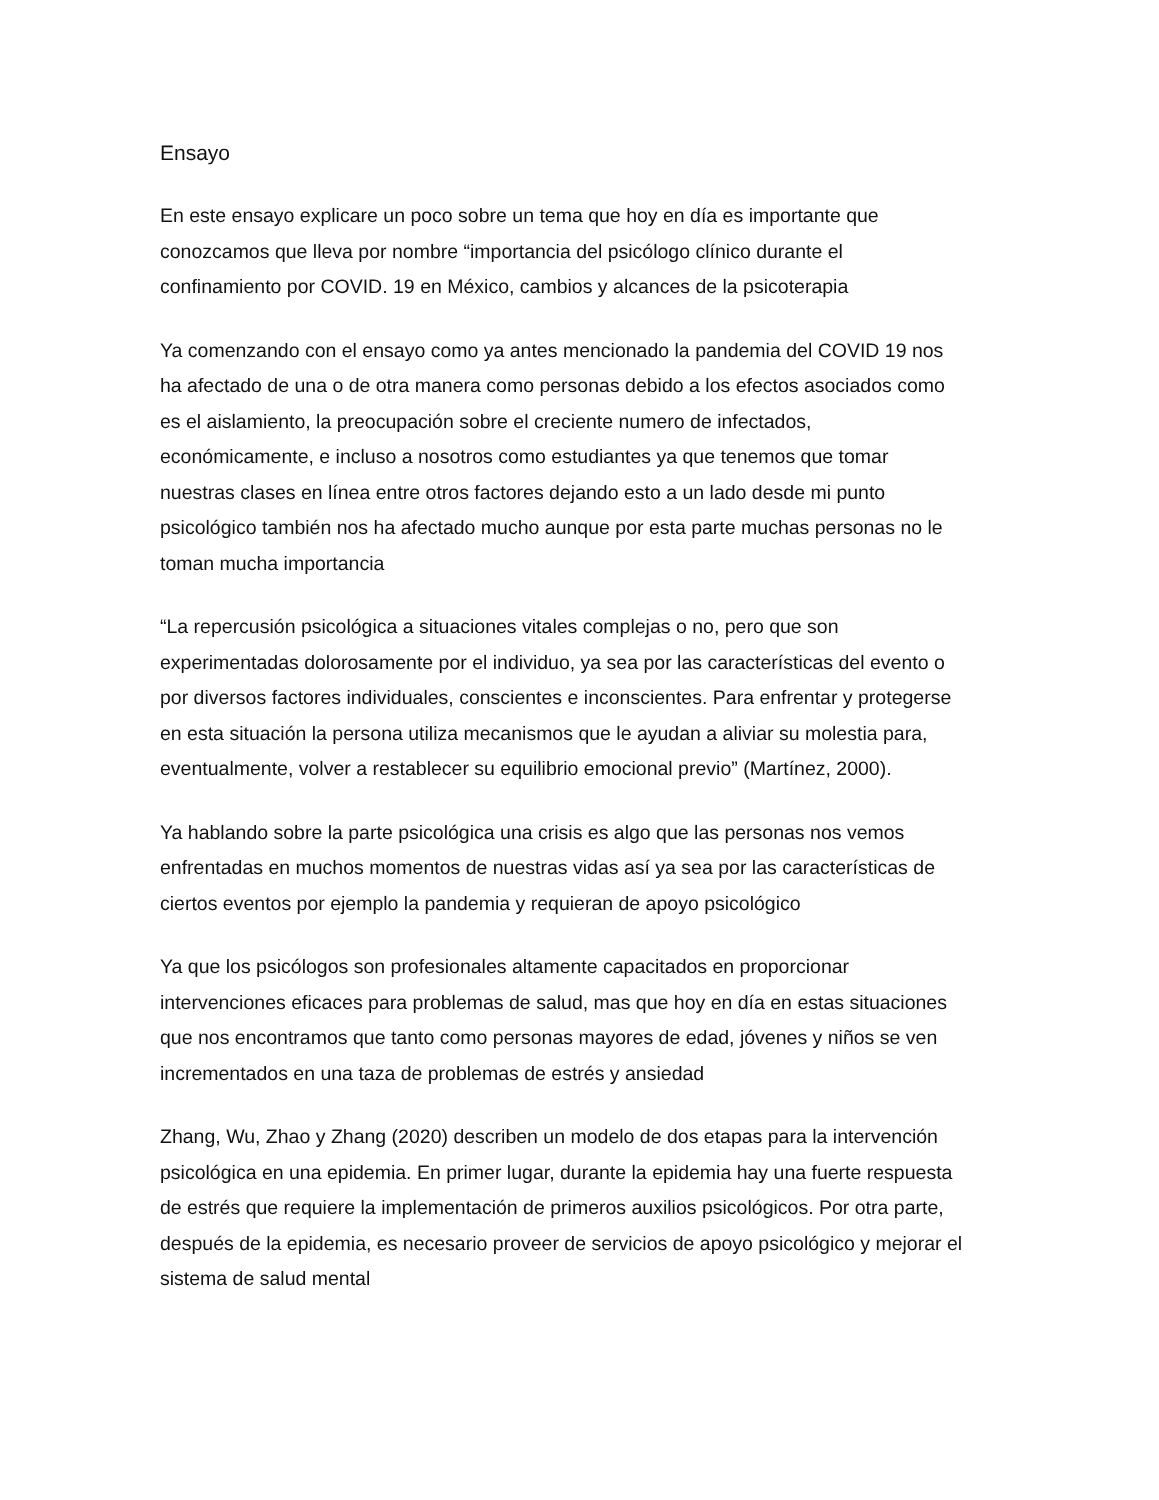Ensayo
En este ensayo explicare un poco sobre un tema que hoy en día es importante que
conozcamos que lleva por nombre “importancia del psicólogo clínico durante el
confinamiento por COVID. 19 en México, cambios y alcances de la psicoterapia
Ya comenzando con el ensayo como ya antes mencionado la pandemia del COVID 19 nos
ha afectado de una o de otra manera como personas debido a los efectos asociados como
es el aislamiento, la preocupación sobre el creciente numero de infectados,
económicamente, e incluso a nosotros como estudiantes ya que tenemos que tomar
nuestras clases en línea entre otros factores dejando esto a un lado desde mi punto
psicológico también nos ha afectado mucho aunque por esta parte muchas personas no le
toman mucha importancia
“La repercusión psicológica a situaciones vitales complejas o no, pero que son
experimentadas dolorosamente por el individuo, ya sea por las características del evento o
por diversos factores individuales, conscientes e inconscientes. Para enfrentar y protegerse
en esta situación la persona utiliza mecanismos que le ayudan a aliviar su molestia para,
eventualmente, volver a restablecer su equilibrio emocional previo” (Martínez, 2000).
Ya hablando sobre la parte psicológica una crisis es algo que las personas nos vemos
enfrentadas en muchos momentos de nuestras vidas así ya sea por las características de
ciertos eventos por ejemplo la pandemia y requieran de apoyo psicológico
Ya que los psicólogos son profesionales altamente capacitados en proporcionar
intervenciones eficaces para problemas de salud, mas que hoy en día en estas situaciones
que nos encontramos que tanto como personas mayores de edad, jóvenes y niños se ven
incrementados en una taza de problemas de estrés y ansiedad
Zhang, Wu, Zhao y Zhang (2020) describen un modelo de dos etapas para la intervención
psicológica en una epidemia. En primer lugar, durante la epidemia hay una fuerte respuesta
de estrés que requiere la implementación de primeros auxilios psicológicos. Por otra parte,
después de la epidemia, es necesario proveer de servicios de apoyo psicológico y mejorar el
sistema de salud mental